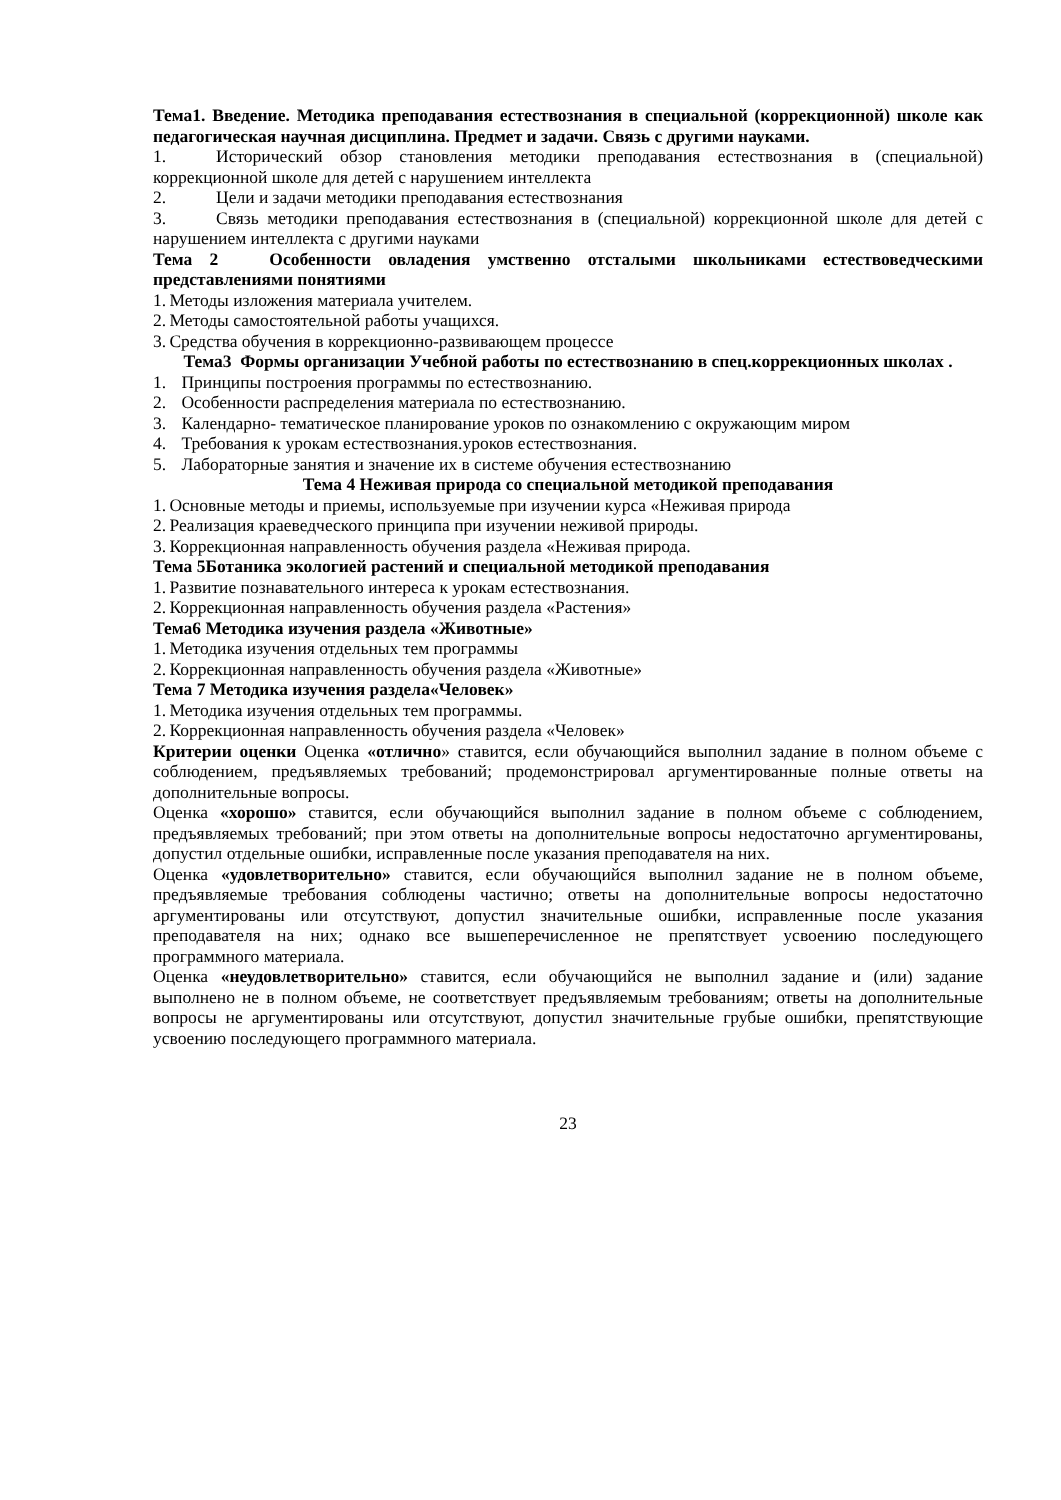Тема1. Введение. Методика преподавания естествознания в специальной (коррекционной) школе как педагогическая научная дисциплина. Предмет и задачи. Связь с другими науками.
1. Исторический обзор становления методики преподавания естествознания в (специальной) коррекционной школе для детей с нарушением интеллекта
2. Цели и задачи методики преподавания естествознания
3. Связь методики преподавания естествознания в (специальной) коррекционной школе для детей с нарушением интеллекта с другими науками
Тема 2 Особенности овладения умственно отсталыми школьниками естествоведческими представлениями понятиями
1. Методы изложения материала учителем.
2. Методы самостоятельной работы учащихся.
3. Средства обучения в коррекционно-развивающем процессе
Тема3 Формы организации Учебной работы по естествознанию в спец.коррекционных школах .
1. Принципы построения программы по естествознанию.
2. Особенности распределения материала по естествознанию.
3. Календарно- тематическое планирование уроков по ознакомлению с окружающим миром
4. Требования к урокам естествознания.уроков естествознания.
5. Лабораторные занятия и значение их в системе обучения естествознанию
Тема 4 Неживая природа со специальной методикой преподавания
1. Основные методы и приемы, используемые при изучении курса «Неживая природа
2. Реализация краеведческого принципа при изучении неживой природы.
3. Коррекционная направленность обучения раздела «Неживая природа.
Тема 5Ботаника экологией растений и специальной методикой преподавания
1. Развитие познавательного интереса к урокам естествознания.
2. Коррекционная направленность обучения раздела «Растения»
Тема6 Методика изучения раздела «Животные»
1. Методика изучения отдельных тем программы
2. Коррекционная направленность обучения раздела «Животные»
Тема 7 Методика изучения раздела«Человек»
1. Методика изучения отдельных тем программы.
2. Коррекционная направленность обучения раздела «Человек»
Критерии оценки Оценка «отлично» ставится, если обучающийся выполнил задание в полном объеме с соблюдением, предъявляемых требований; продемонстрировал аргументированные полные ответы на дополнительные вопросы.
Оценка «хорошо» ставится, если обучающийся выполнил задание в полном объеме с соблюдением, предъявляемых требований; при этом ответы на дополнительные вопросы недостаточно аргументированы, допустил отдельные ошибки, исправленные после указания преподавателя на них.
Оценка «удовлетворительно» ставится, если обучающийся выполнил задание не в полном объеме, предъявляемые требования соблюдены частично; ответы на дополнительные вопросы недостаточно аргументированы или отсутствуют, допустил значительные ошибки, исправленные после указания преподавателя на них; однако все вышеперечисленное не препятствует усвоению последующего программного материала.
Оценка «неудовлетворительно» ставится, если обучающийся не выполнил задание и (или) задание выполнено не в полном объеме, не соответствует предъявляемым требованиям; ответы на дополнительные вопросы не аргументированы или отсутствуют, допустил значительные грубые ошибки, препятствующие усвоению последующего программного материала.
23